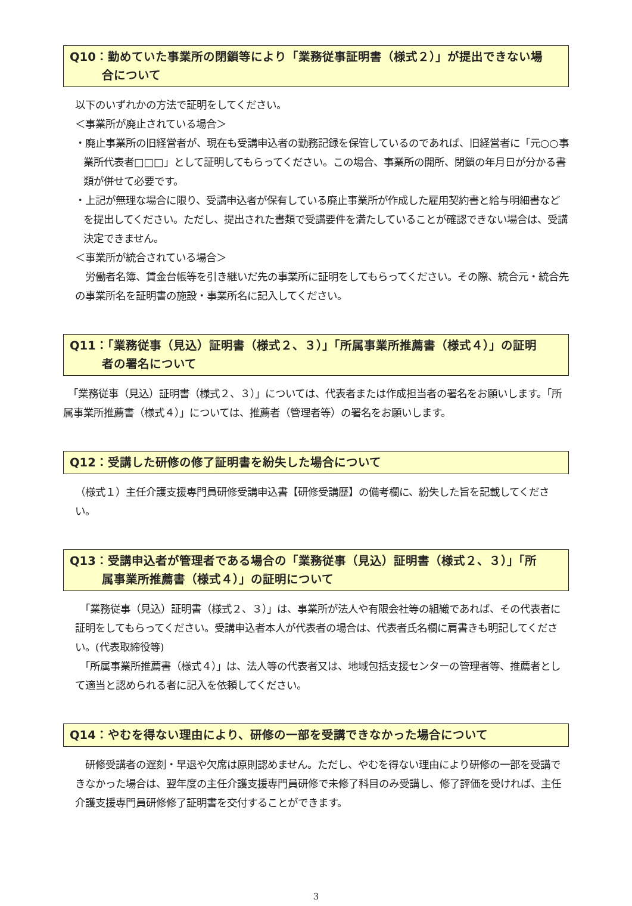Q10：勤めていた事業所の閉鎖等により「業務従事証明書（様式２）」が提出できない場
合について
以下のいずれかの方法で証明をしてください。
＜事業所が廃止されている場合＞
・廃止事業所の旧経営者が、現在も受講申込者の勤務記録を保管しているのであれば、旧経営者に「元○○事業所代表者□□□」として証明してもらってください。この場合、事業所の開所、閉鎖の年月日が分かる書類が併せて必要です。
・上記が無理な場合に限り、受講申込者が保有している廃止事業所が作成した雇用契約書と給与明細書などを提出してください。ただし、提出された書類で受講要件を満たしていることが確認できない場合は、受講決定できません。
＜事業所が統合されている場合＞
　労働者名簿、賃金台帳等を引き継いだ先の事業所に証明をしてもらってください。その際、統合元・統合先の事業所名を証明書の施設・事業所名に記入してください。
Q11：「業務従事（見込）証明書（様式２、３）」「所属事業所推薦書（様式４）」の証明
者の署名について
　「業務従事（見込）証明書（様式２、３）」については、代表者または作成担当者の署名をお願いします。「所属事業所推薦書（様式４）」については、推薦者（管理者等）の署名をお願いします。
Q12：受講した研修の修了証明書を紛失した場合について
（様式１）主任介護支援専門員研修受講申込書【研修受講歴】の備考欄に、紛失した旨を記載してください。
Q13：受講申込者が管理者である場合の「業務従事（見込）証明書（様式２、３）」「所
属事業所推薦書（様式４）」の証明について
　「業務従事（見込）証明書（様式２、３）」は、事業所が法人や有限会社等の組織であれば、その代表者に証明をしてもらってください。受講申込者本人が代表者の場合は、代表者氏名欄に肩書きも明記してください。(代表取締役等)
　「所属事業所推薦書（様式４）」は、法人等の代表者又は、地域包括支援センターの管理者等、推薦者として適当と認められる者に記入を依頼してください。
Q14：やむを得ない理由により、研修の一部を受講できなかった場合について
　研修受講者の遅刻・早退や欠席は原則認めません。ただし、やむを得ない理由により研修の一部を受講できなかった場合は、翌年度の主任介護支援専門員研修で未修了科目のみ受講し、修了評価を受ければ、主任介護支援専門員研修修了証明書を交付することができます。
3